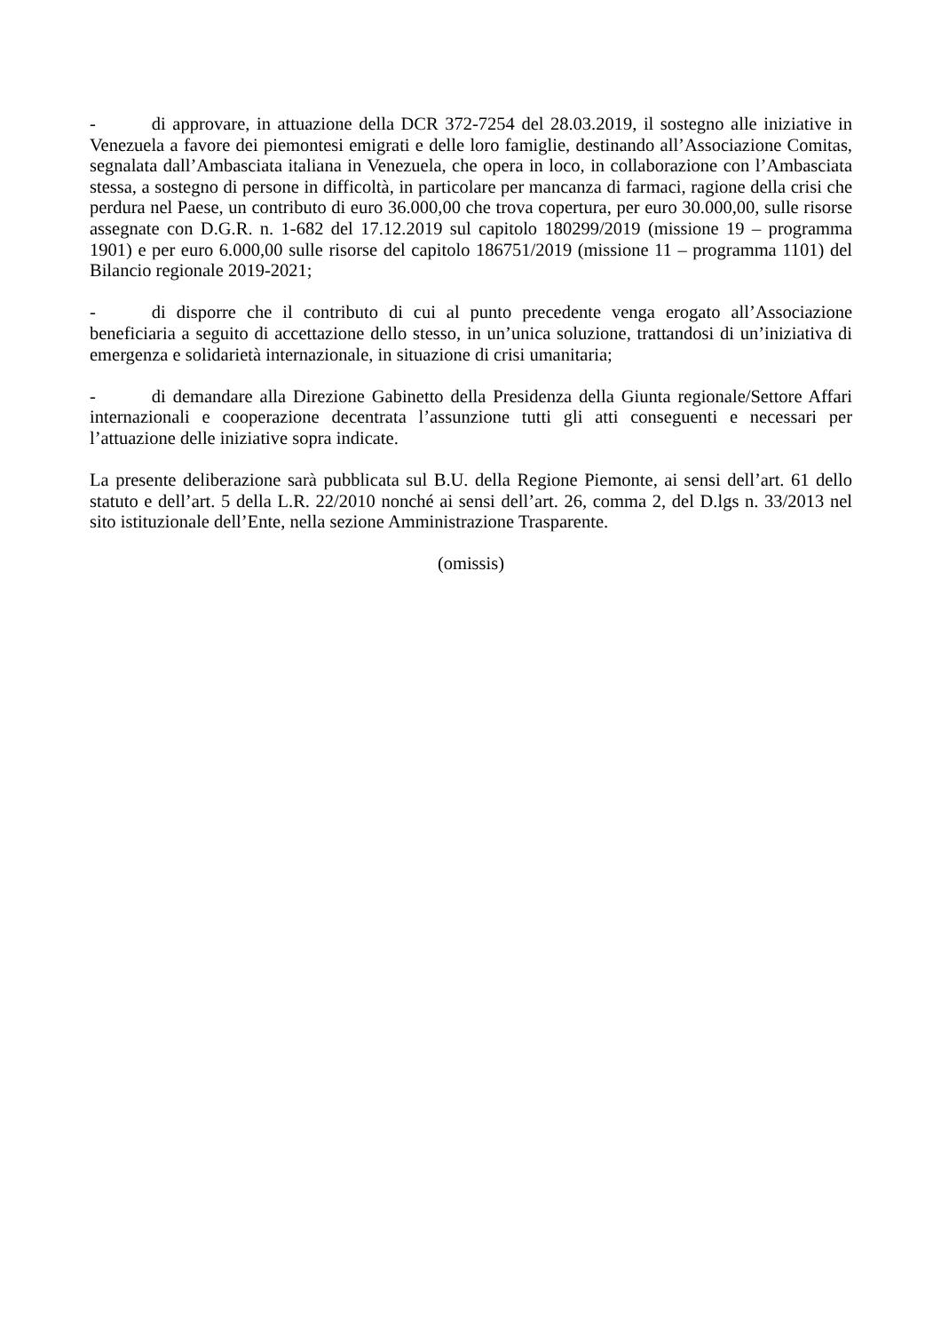- di approvare, in attuazione della DCR 372-7254 del 28.03.2019, il sostegno alle iniziative in Venezuela a favore dei piemontesi emigrati e delle loro famiglie, destinando all’Associazione Comitas, segnalata dall’Ambasciata italiana in Venezuela, che opera in loco, in collaborazione con l’Ambasciata stessa, a sostegno di persone in difficoltà, in particolare per mancanza di farmaci, ragione della crisi che perdura nel Paese, un contributo di euro 36.000,00 che trova copertura, per euro 30.000,00, sulle risorse assegnate con D.G.R. n. 1-682 del 17.12.2019 sul capitolo 180299/2019 (missione 19 – programma 1901) e per euro 6.000,00 sulle risorse del capitolo 186751/2019 (missione 11 – programma 1101) del Bilancio regionale 2019-2021;
- di disporre che il contributo di cui al punto precedente venga erogato all’Associazione beneficiaria a seguito di accettazione dello stesso, in un’unica soluzione, trattandosi di un’iniziativa di emergenza e solidarietà internazionale, in situazione di crisi umanitaria;
- di demandare alla Direzione Gabinetto della Presidenza della Giunta regionale/Settore Affari internazionali e cooperazione decentrata l’assunzione tutti gli atti conseguenti e necessari per l’attuazione delle iniziative sopra indicate.
La presente deliberazione sarà pubblicata sul B.U. della Regione Piemonte, ai sensi dell’art. 61 dello statuto e dell’art. 5 della L.R. 22/2010 nonché ai sensi dell’art. 26, comma 2, del D.lgs n. 33/2013 nel sito istituzionale dell’Ente, nella sezione Amministrazione Trasparente.
(omissis)